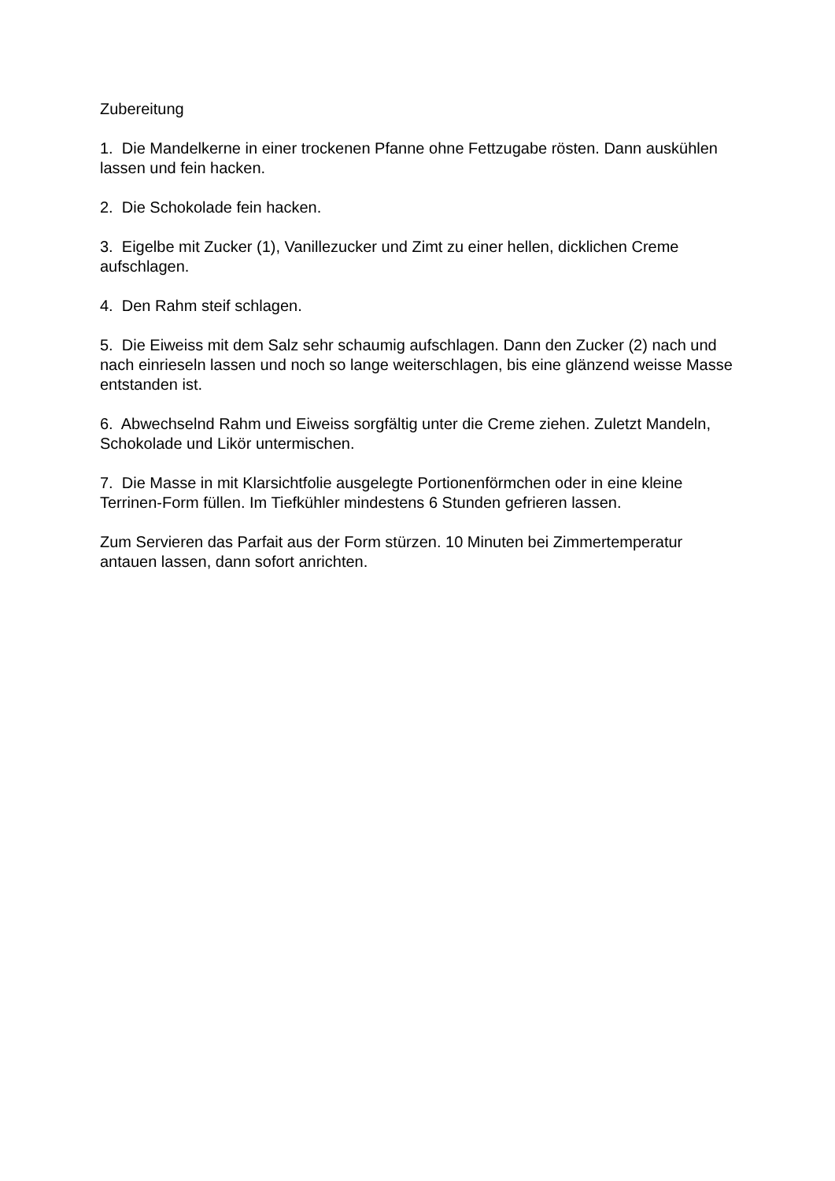Zubereitung
1. Die Mandelkerne in einer trockenen Pfanne ohne Fettzugabe rösten. Dann auskühlen lassen und fein hacken.
2. Die Schokolade fein hacken.
3. Eigelbe mit Zucker (1), Vanillezucker und Zimt zu einer hellen, dicklichen Creme aufschlagen.
4. Den Rahm steif schlagen.
5. Die Eiweiss mit dem Salz sehr schaumig aufschlagen. Dann den Zucker (2) nach und nach einrieseln lassen und noch so lange weiterschlagen, bis eine glänzend weisse Masse entstanden ist.
6. Abwechselnd Rahm und Eiweiss sorgfältig unter die Creme ziehen. Zuletzt Mandeln, Schokolade und Likör untermischen.
7. Die Masse in mit Klarsichtfolie ausgelegte Portionenförmchen oder in eine kleine Terrinen-Form füllen. Im Tiefkühler mindestens 6 Stunden gefrieren lassen.
Zum Servieren das Parfait aus der Form stürzen. 10 Minuten bei Zimmertemperatur antauen lassen, dann sofort anrichten.